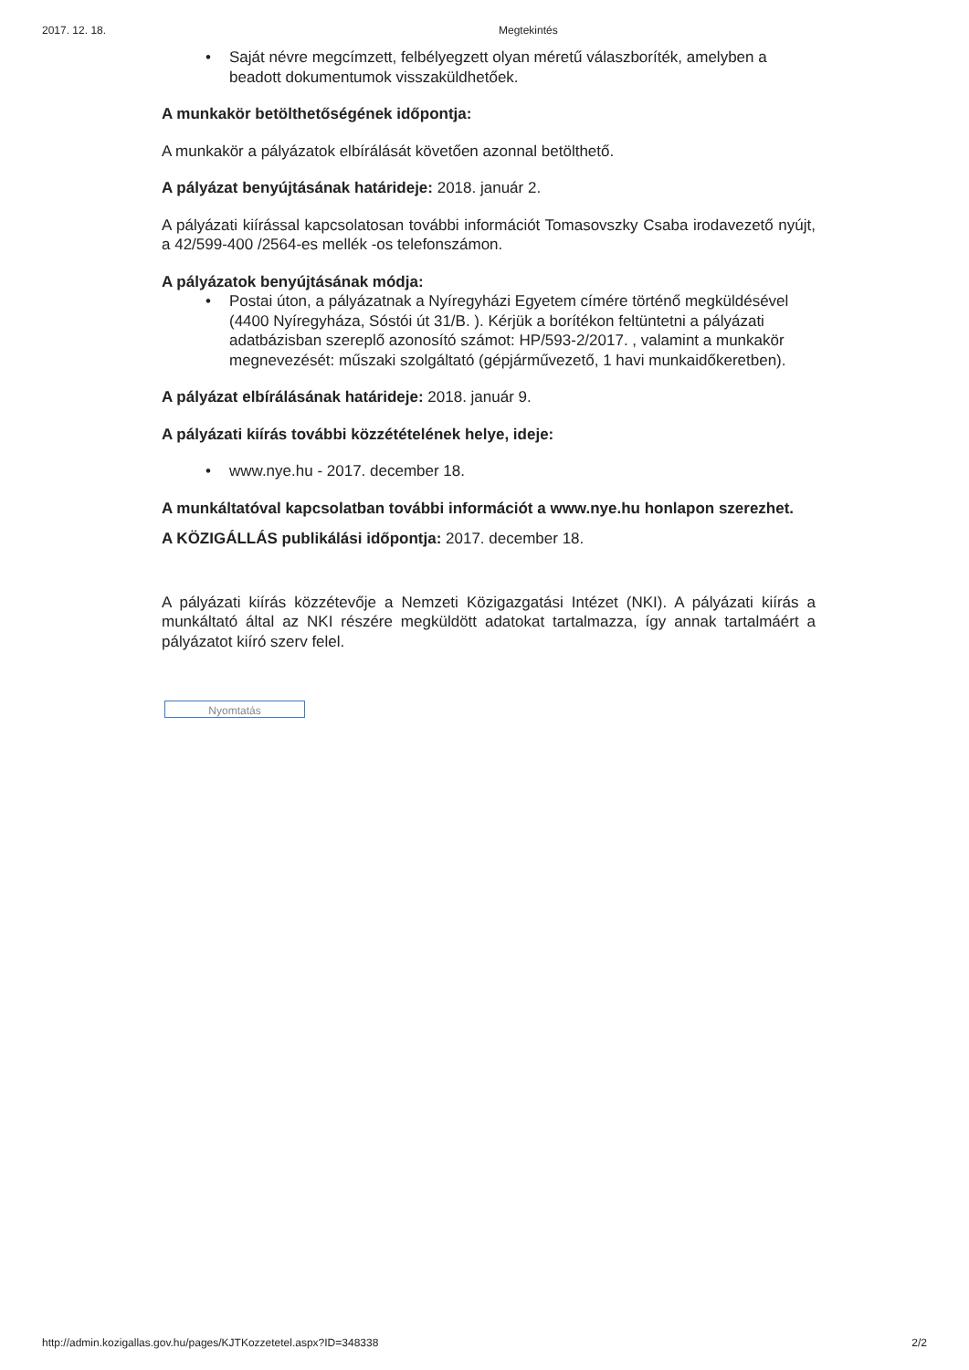2017. 12. 18. Megtekintés
• Saját névre megcímzett, felbélyegzett olyan méretű válaszboríték, amelyben a beadott dokumentumok visszaküldhetőek.
A munkakör betölthetőségének időpontja:
A munkakör a pályázatok elbírálását követően azonnal betölthető.
A pályázat benyújtásának határideje: 2018. január 2.
A pályázati kiírással kapcsolatosan további információt Tomasovszky Csaba irodavezető nyújt, a 42/599-400 /2564-es mellék -os telefonszámon.
A pályázatok benyújtásának módja:
• Postai úton, a pályázatnak a Nyíregyházi Egyetem címére történő megküldésével (4400 Nyíregyháza, Sóstói út 31/B. ). Kérjük a borítékon feltüntetni a pályázati adatbázisban szereplő azonosító számot: HP/593-2/2017. , valamint a munkakör megnevezését: műszaki szolgáltató (gépjárművezető, 1 havi munkaidőkeretben).
A pályázat elbírálásának határideje: 2018. január 9.
A pályázati kiírás további közzétételének helye, ideje:
• www.nye.hu - 2017. december 18.
A munkáltatóval kapcsolatban további információt a www.nye.hu honlapon szerezhet.
A KÖZIGÁLLÁS publikálási időpontja: 2017. december 18.
A pályázati kiírás közzétevője a Nemzeti Közigazgatási Intézet (NKI). A pályázati kiírás a munkáltató által az NKI részére megküldött adatokat tartalmazza, így annak tartalmáért a pályázatot kiíró szerv felel.
Nyomtatás
http://admin.kozigallas.gov.hu/pages/KJTKozzetetel.aspx?ID=348338 2/2